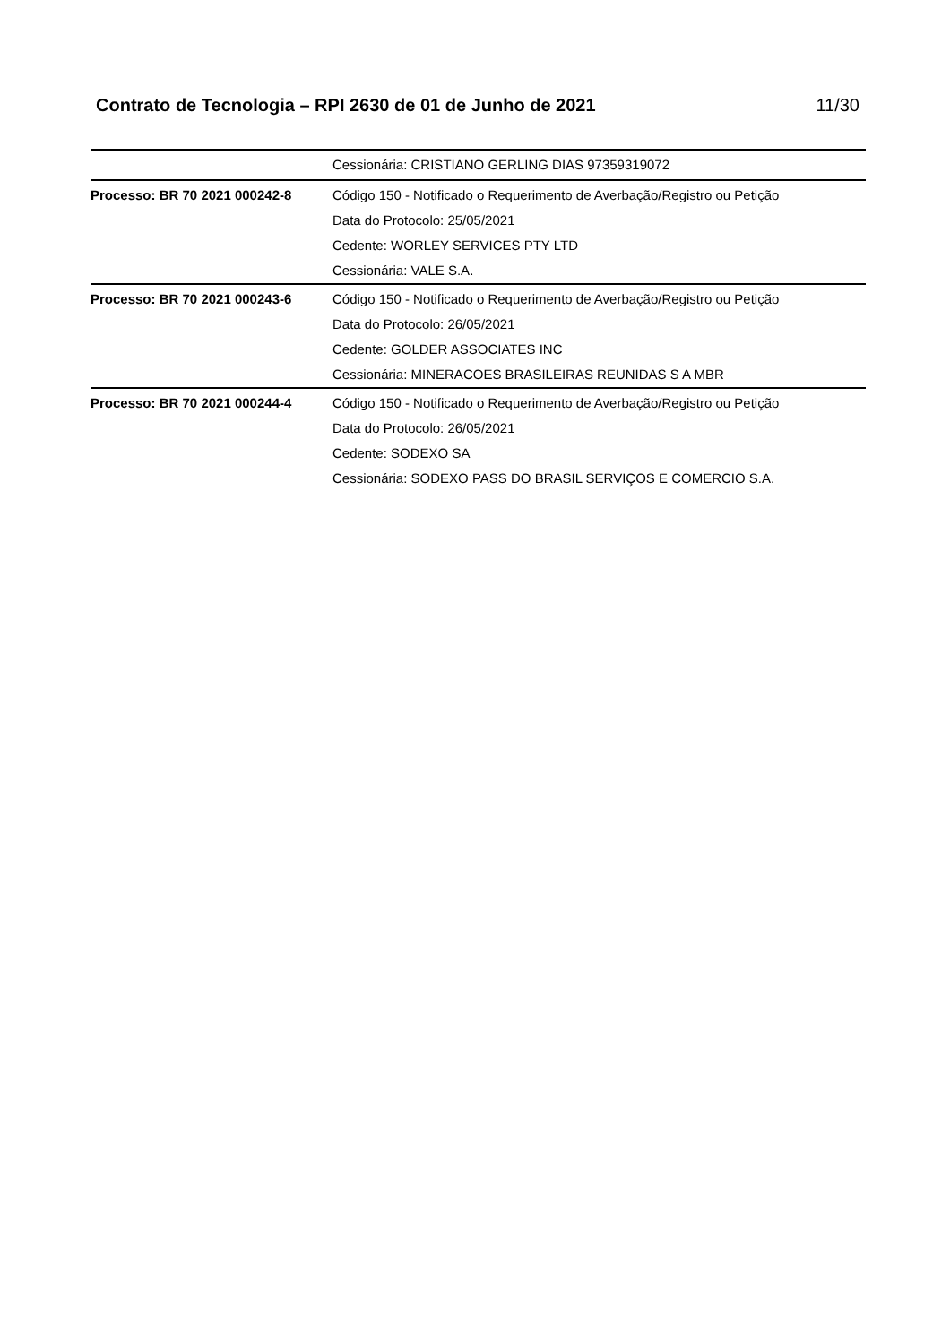Contrato de Tecnologia – RPI 2630 de 01 de Junho de 2021
11/30
| | Cessionária: CRISTIANO GERLING DIAS 97359319072 |
| Processo: BR 70 2021 000242-8 | Código 150 - Notificado o Requerimento de Averbação/Registro ou Petição Data do Protocolo: 25/05/2021 Cedente: WORLEY SERVICES PTY LTD Cessionária: VALE S.A. |
| Processo: BR 70 2021 000243-6 | Código 150 - Notificado o Requerimento de Averbação/Registro ou Petição Data do Protocolo: 26/05/2021 Cedente: GOLDER ASSOCIATES INC Cessionária: MINERACOES BRASILEIRAS REUNIDAS S A MBR |
| Processo: BR 70 2021 000244-4 | Código 150 - Notificado o Requerimento de Averbação/Registro ou Petição Data do Protocolo: 26/05/2021 Cedente: SODEXO SA Cessionária: SODEXO PASS DO BRASIL SERVIÇOS E COMERCIO S.A. |